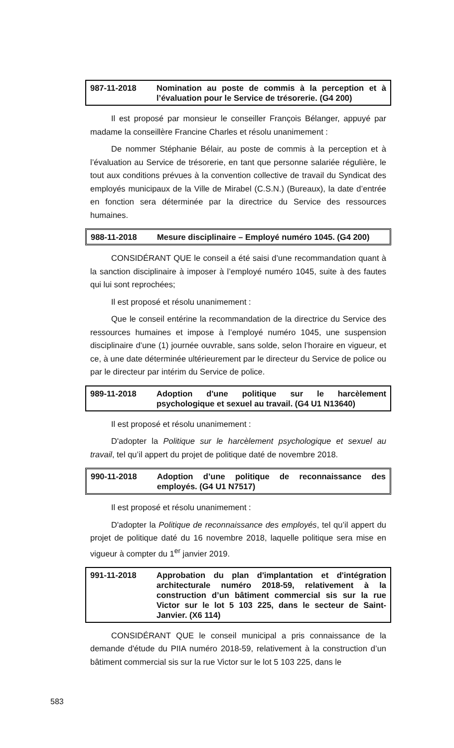987-11-2018 Nomination au poste de commis à la perception et à l’évaluation pour le Service de trésorerie. (G4 200)
Il est proposé par monsieur le conseiller François Bélanger, appuyé par madame la conseillère Francine Charles et résolu unanimement :
De nommer Stéphanie Bélair, au poste de commis à la perception et à l’évaluation au Service de trésorerie, en tant que personne salariée régulière, le tout aux conditions prévues à la convention collective de travail du Syndicat des employés municipaux de la Ville de Mirabel (C.S.N.) (Bureaux), la date d’entrée en fonction sera déterminée par la directrice du Service des ressources humaines.
988-11-2018 Mesure disciplinaire – Employé numéro 1045. (G4 200)
CONSIDÉRANT QUE le conseil a été saisi d’une recommandation quant à la sanction disciplinaire à imposer à l’employé numéro 1045, suite à des fautes qui lui sont reprochées;
Il est proposé et résolu unanimement :
Que le conseil entérine la recommandation de la directrice du Service des ressources humaines et impose à l’employé numéro 1045, une suspension disciplinaire d’une (1) journée ouvrable, sans solde, selon l’horaire en vigueur, et ce, à une date déterminée ultérieurement par le directeur du Service de police ou par le directeur par intérim du Service de police.
989-11-2018 Adoption d'une politique sur le harcèlement psychologique et sexuel au travail. (G4 U1 N13640)
Il est proposé et résolu unanimement :
D'adopter la Politique sur le harcèlement psychologique et sexuel au travail, tel qu’il appert du projet de politique daté de novembre 2018.
990-11-2018 Adoption d’une politique de reconnaissance des employés. (G4 U1 N7517)
Il est proposé et résolu unanimement :
D'adopter la Politique de reconnaissance des employés, tel qu’il appert du projet de politique daté du 16 novembre 2018, laquelle politique sera mise en vigueur à compter du 1<sup>er</sup> janvier 2019.
991-11-2018 Approbation du plan d'implantation et d'intégration architecturale numéro 2018-59, relativement à la construction d’un bâtiment commercial sis sur la rue Victor sur le lot 5 103 225, dans le secteur de Saint-Janvier. (X6 114)
CONSIDÉRANT QUE le conseil municipal a pris connaissance de la demande d'étude du PIIA numéro 2018-59, relativement à la construction d’un bâtiment commercial sis sur la rue Victor sur le lot 5 103 225, dans le
583